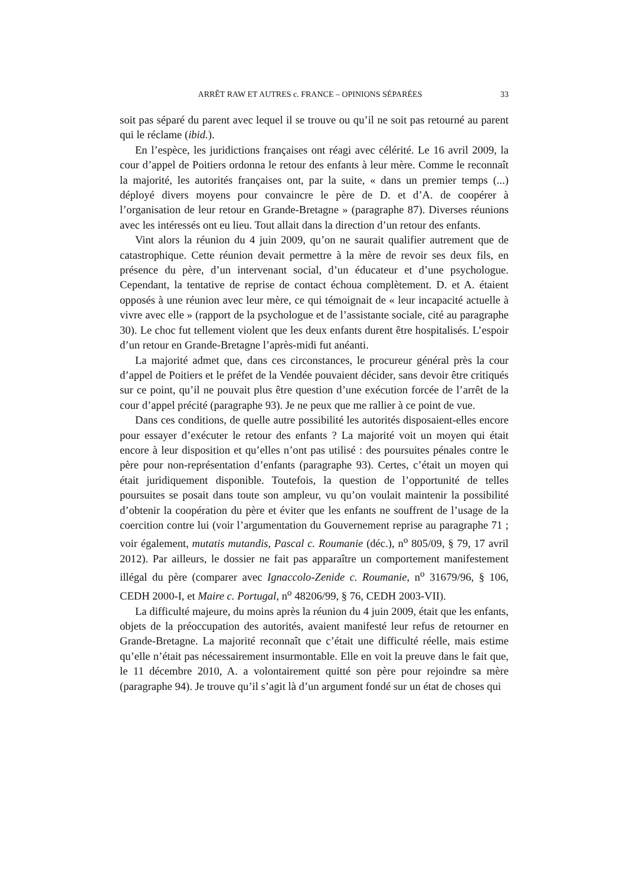ARRÊT RAW ET AUTRES c. FRANCE – OPINIONS SÉPARÉES 33
soit pas séparé du parent avec lequel il se trouve ou qu’il ne soit pas retourné au parent qui le réclame (ibid.).
En l’espèce, les juridictions françaises ont réagi avec célérité. Le 16 avril 2009, la cour d’appel de Poitiers ordonna le retour des enfants à leur mère. Comme le reconnaît la majorité, les autorités françaises ont, par la suite, « dans un premier temps (...) déployé divers moyens pour convaincre le père de D. et d’A. de coopérer à l’organisation de leur retour en Grande-Bretagne » (paragraphe 87). Diverses réunions avec les intéressés ont eu lieu. Tout allait dans la direction d’un retour des enfants.
Vint alors la réunion du 4 juin 2009, qu’on ne saurait qualifier autrement que de catastrophique. Cette réunion devait permettre à la mère de revoir ses deux fils, en présence du père, d’un intervenant social, d’un éducateur et d’une psychologue. Cependant, la tentative de reprise de contact échoua complètement. D. et A. étaient opposés à une réunion avec leur mère, ce qui témoignait de « leur incapacité actuelle à vivre avec elle » (rapport de la psychologue et de l’assistante sociale, cité au paragraphe 30). Le choc fut tellement violent que les deux enfants durent être hospitalisés. L’espoir d’un retour en Grande-Bretagne l’après-midi fut anéanti.
La majorité admet que, dans ces circonstances, le procureur général près la cour d’appel de Poitiers et le préfet de la Vendée pouvaient décider, sans devoir être critiqués sur ce point, qu’il ne pouvait plus être question d’une exécution forcée de l’arrêt de la cour d’appel précité (paragraphe 93). Je ne peux que me rallier à ce point de vue.
Dans ces conditions, de quelle autre possibilité les autorités disposaient-elles encore pour essayer d’exécuter le retour des enfants ? La majorité voit un moyen qui était encore à leur disposition et qu’elles n’ont pas utilisé : des poursuites pénales contre le père pour non-représentation d’enfants (paragraphe 93). Certes, c’était un moyen qui était juridiquement disponible. Toutefois, la question de l’opportunité de telles poursuites se posait dans toute son ampleur, vu qu’on voulait maintenir la possibilité d’obtenir la coopération du père et éviter que les enfants ne souffrent de l’usage de la coercition contre lui (voir l’argumentation du Gouvernement reprise au paragraphe 71 ; voir également, mutatis mutandis, Pascal c. Roumanie (déc.), n<sup>o</sup> 805/09, § 79, 17 avril 2012). Par ailleurs, le dossier ne fait pas apparaître un comportement manifestement illégal du père (comparer avec Ignaccolo-Zenide c. Roumanie, n<sup>o</sup> 31679/96, § 106, CEDH 2000-I, et Maire c. Portugal, n<sup>o</sup> 48206/99, § 76, CEDH 2003-VII).
La difficulté majeure, du moins après la réunion du 4 juin 2009, était que les enfants, objets de la préoccupation des autorités, avaient manifesté leur refus de retourner en Grande-Bretagne. La majorité reconnaît que c’était une difficulté réelle, mais estime qu’elle n’était pas nécessairement insurmontable. Elle en voit la preuve dans le fait que, le 11 décembre 2010, A. a volontairement quitté son père pour rejoindre sa mère (paragraphe 94). Je trouve qu’il s’agit là d’un argument fondé sur un état de choses qui